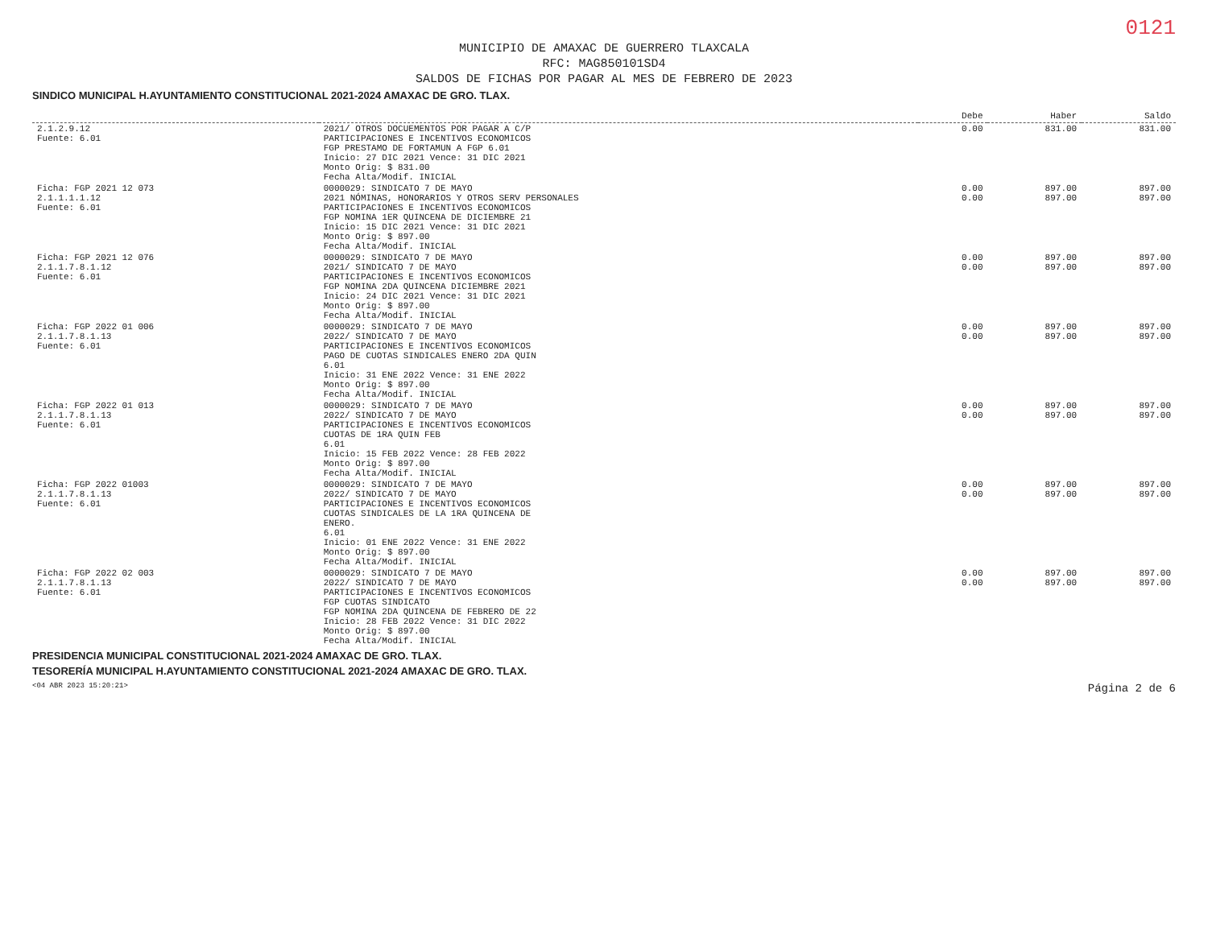0121
MUNICIPIO DE AMAXAC DE GUERRERO TLAXCALA
RFC: MAG850101SD4
SALDOS DE FICHAS POR PAGAR AL MES DE FEBRERO DE 2023
SINDICO MUNICIPAL H.AYUNTAMIENTO CONSTITUCIONAL 2021-2024 AMAXAC DE GRO. TLAX.
| | | Debe | Haber | Saldo |
| --- | --- | --- | --- | --- |
| 2.1.2.9.12 Fuente: 6.01 | 2021/ OTROS DOCUEMENTOS POR PAGAR A C/P PARTICIPACIONES E INCENTIVOS ECONOMICOS FGP PRESTAMO DE FORTAMUN A FGP 6.01 Inicio: 27 DIC 2021 Vence: 31 DIC 2021 Monto Orig: $ 831.00 Fecha Alta/Modif. INICIAL | 0.00 | 831.00 | 831.00 |
| Ficha: FGP 2021 12 073 2.1.1.1.1.12 Fuente: 6.01 | 0000029: SINDICATO 7 DE MAYO 2021 NÓMINAS, HONORARIOS Y OTROS SERV PERSONALES PARTICIPACIONES E INCENTIVOS ECONOMICOS FGP NOMINA 1ER QUINCENA DE DICIEMBRE 21 Inicio: 15 DIC 2021 Vence: 31 DIC 2021 Monto Orig: $ 897.00 Fecha Alta/Modif. INICIAL | 0.00 0.00 | 897.00 897.00 | 897.00 897.00 |
| Ficha: FGP 2021 12 076 2.1.1.7.8.1.12 Fuente: 6.01 | 0000029: SINDICATO 7 DE MAYO 2021/ SINDICATO 7 DE MAYO PARTICIPACIONES E INCENTIVOS ECONOMICOS FGP NOMINA 2DA QUINCENA DICIEMBRE 2021 Inicio: 24 DIC 2021 Vence: 31 DIC 2021 Monto Orig: $ 897.00 Fecha Alta/Modif. INICIAL | 0.00 0.00 | 897.00 897.00 | 897.00 897.00 |
| Ficha: FGP 2022 01 006 2.1.1.7.8.1.13 Fuente: 6.01 | 0000029: SINDICATO 7 DE MAYO 2022/ SINDICATO 7 DE MAYO PARTICIPACIONES E INCENTIVOS ECONOMICOS PAGO DE CUOTAS SINDICALES ENERO 2DA QUIN 6.01 Inicio: 31 ENE 2022 Vence: 31 ENE 2022 Monto Orig: $ 897.00 Fecha Alta/Modif. INICIAL | 0.00 0.00 | 897.00 897.00 | 897.00 897.00 |
| Ficha: FGP 2022 01 013 2.1.1.7.8.1.13 Fuente: 6.01 | 0000029: SINDICATO 7 DE MAYO 2022/ SINDICATO 7 DE MAYO PARTICIPACIONES E INCENTIVOS ECONOMICOS CUOTAS DE 1RA QUIN FEB 6.01 Inicio: 15 FEB 2022 Vence: 28 FEB 2022 Monto Orig: $ 897.00 Fecha Alta/Modif. INICIAL | 0.00 0.00 | 897.00 897.00 | 897.00 897.00 |
| Ficha: FGP 2022 01003 2.1.1.7.8.1.13 Fuente: 6.01 | 0000029: SINDICATO 7 DE MAYO 2022/ SINDICATO 7 DE MAYO PARTICIPACIONES E INCENTIVOS ECONOMICOS CUOTAS SINDICALES DE LA 1RA QUINCENA DE ENERO. 6.01 Inicio: 01 ENE 2022 Vence: 31 ENE 2022 Monto Orig: $ 897.00 Fecha Alta/Modif. INICIAL | 0.00 0.00 | 897.00 897.00 | 897.00 897.00 |
| Ficha: FGP 2022 02 003 2.1.1.7.8.1.13 Fuente: 6.01 | 0000029: SINDICATO 7 DE MAYO 2022/ SINDICATO 7 DE MAYO PARTICIPACIONES E INCENTIVOS ECONOMICOS FGP CUOTAS SINDICATO FGP NOMINA 2DA QUINCENA DE FEBRERO DE 22 Inicio: 28 FEB 2022 Vence: 31 DIC 2022 Monto Orig: $ 897.00 Fecha Alta/Modif. INICIAL | 0.00 0.00 | 897.00 897.00 | 897.00 897.00 |
PRESIDENCIA MUNICIPAL CONSTITUCIONAL 2021-2024 AMAXAC DE GRO. TLAX.
TESORERÍA MUNICIPAL H.AYUNTAMIENTO CONSTITUCIONAL 2021-2024 AMAXAC DE GRO. TLAX.
<04 ABR 2023 15:20:21> Página 2 de 6